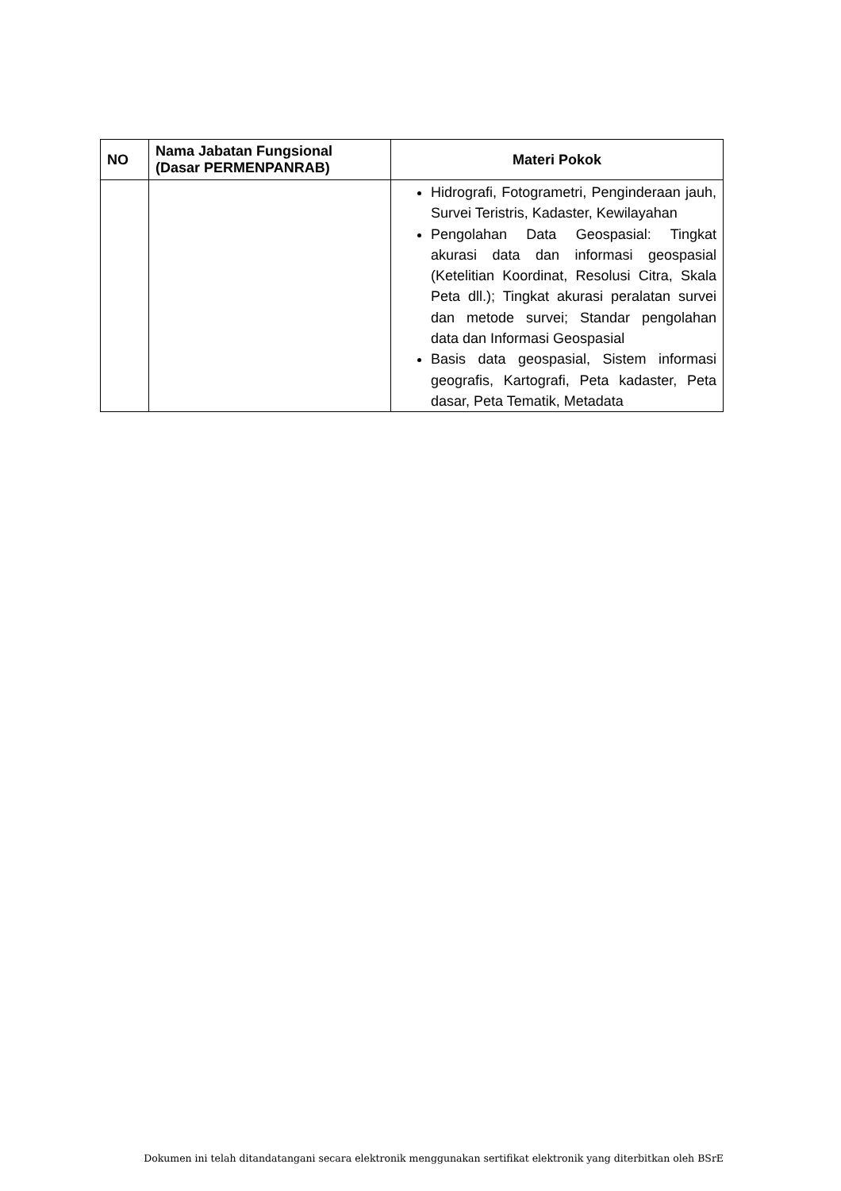| NO | Nama Jabatan Fungsional (Dasar PERMENPANRAB) | Materi Pokok |
| --- | --- | --- |
| | | Hidrografi, Fotogrametri, Penginderaan jauh, Survei Teristris, Kadaster, Kewilayahan Pengolahan Data Geospasial: Tingkat akurasi data dan informasi geospasial (Ketelitian Koordinat, Resolusi Citra, Skala Peta dll.); Tingkat akurasi peralatan survei dan metode survei; Standar pengolahan data dan Informasi Geospasial Basis data geospasial, Sistem informasi geografis, Kartografi, Peta kadaster, Peta dasar, Peta Tematik, Metadata |
Dokumen ini telah ditandatangani secara elektronik menggunakan sertifikat elektronik yang diterbitkan oleh BSrE